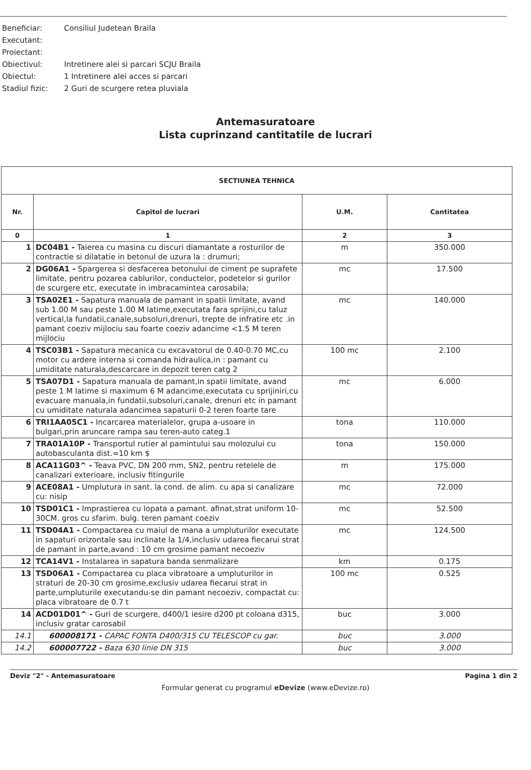| Beneficiar: | Consiliul Judetean Braila |
| Executant: | |
| Proiectant: | |
| Obiectivul: | Intretinere alei si parcari SCJU Braila |
| Obiectul: | 1 Intretinere alei acces si parcari |
| Stadiul fizic: | 2 Guri de scurgere retea pluviala |
Antemasuratoare
Lista cuprinzand cantitatile de lucrari
| SECTIUNEA TEHNICA | | | |
| --- | --- | --- | --- |
| Nr. | Capitol de lucrari | U.M. | Cantitatea |
| 0 | 1 | 2 | 3 |
| 1 | DC04B1 - Taierea cu masina cu discuri diamantate a rosturilor de contractie si dilatatie in betonul de uzura la : drumuri; | m | 350.000 |
| 2 | DG06A1 - Spargerea si desfacerea betonului de ciment pe suprafete limitate, pentru pozarea cablurilor, conductelor, podetelor si gurilor de scurgere etc, executate in imbracamintea carosabila; | mc | 17.500 |
| 3 | TSA02E1 - Sapatura manuala de pamant in spatii limitate, avand sub 1.00 M sau peste 1.00 M latime,executata fara sprijini,cu taluz vertical,la fundatii,canale,subsoluri,drenuri, trepte de infratire etc .in pamant coeziv mijlociu sau foarte coeziv adancime <1.5 M teren mijlociu | mc | 140.000 |
| 4 | TSC03B1 - Sapatura mecanica cu excavatorul de 0.40-0.70 MC,cu motor cu ardere interna si comanda hidraulica,in : pamant cu umiditate naturala,descarcare in depozit teren catg 2 | 100 mc | 2.100 |
| 5 | TSA07D1 - Sapatura manuala de pamant,in spatii limitate, avand peste 1 M latime si maximum 6 M adancime,executata cu sprijiniri,cu evacuare manuala,in fundatii,subsoluri,canale, drenuri etc in pamant cu umiditate naturala adancimea sapaturii 0-2 teren foarte tare | mc | 6.000 |
| 6 | TRI1AA05C1 - Incarcarea materialelor, grupa a-usoare in bulgari,prin aruncare rampa sau teren-auto categ.1 | tona | 110.000 |
| 7 | TRA01A10P - Transportul rutier al pamintului sau molozului cu autobasculanta dist.=10 km $ | tona | 150.000 |
| 8 | ACA11G03^ - Teava PVC, DN 200 mm, SN2, pentru retelele de canalizari exterioare, inclusiv fitingurile | m | 175.000 |
| 9 | ACE08A1 - Umplutura in sant. la cond. de alim. cu apa si canalizare cu: nisip | mc | 72.000 |
| 10 | TSD01C1 - Imprastierea cu lopata a pamant. afinat,strat uniform 10-30CM. gros cu sfarim. bulg. teren pamant coeziv | mc | 52.500 |
| 11 | TSD04A1 - Compactarea cu maiul de mana a umpluturilor executate in sapaturi orizontale sau inclinate la 1/4,inclusiv udarea fiecarui strat de pamant in parte,avand : 10 cm grosime pamant necoeziv | mc | 124.500 |
| 12 | TCA14V1 - Instalarea in sapatura banda senmalizare | km | 0.175 |
| 13 | TSD06A1 - Compactarea cu placa vibratoare a umpluturilor in straturi de 20-30 cm grosime,exclusiv udarea fiecarui strat in parte,umpluturile executandu-se din pamant necoeziv, compactat cu: placa vibratoare de 0.7 t | 100 mc | 0.525 |
| 14 | ACD01D01^ - Guri de scurgere, d400/1 iesire d200 pt coloana d315, inclusiv gratar carosabil | buc | 3.000 |
| 14.1 | 600008171 - CAPAC FONTA D400/315 CU TELESCOP cu gar. | buc | 3.000 |
| 14.2 | 600007722 - Baza 630 linie DN 315 | buc | 3.000 |
Deviz "2" - Antemasuratoare Pagina 1 din 2
Formular generat cu programul eDevize (www.eDevize.ro)